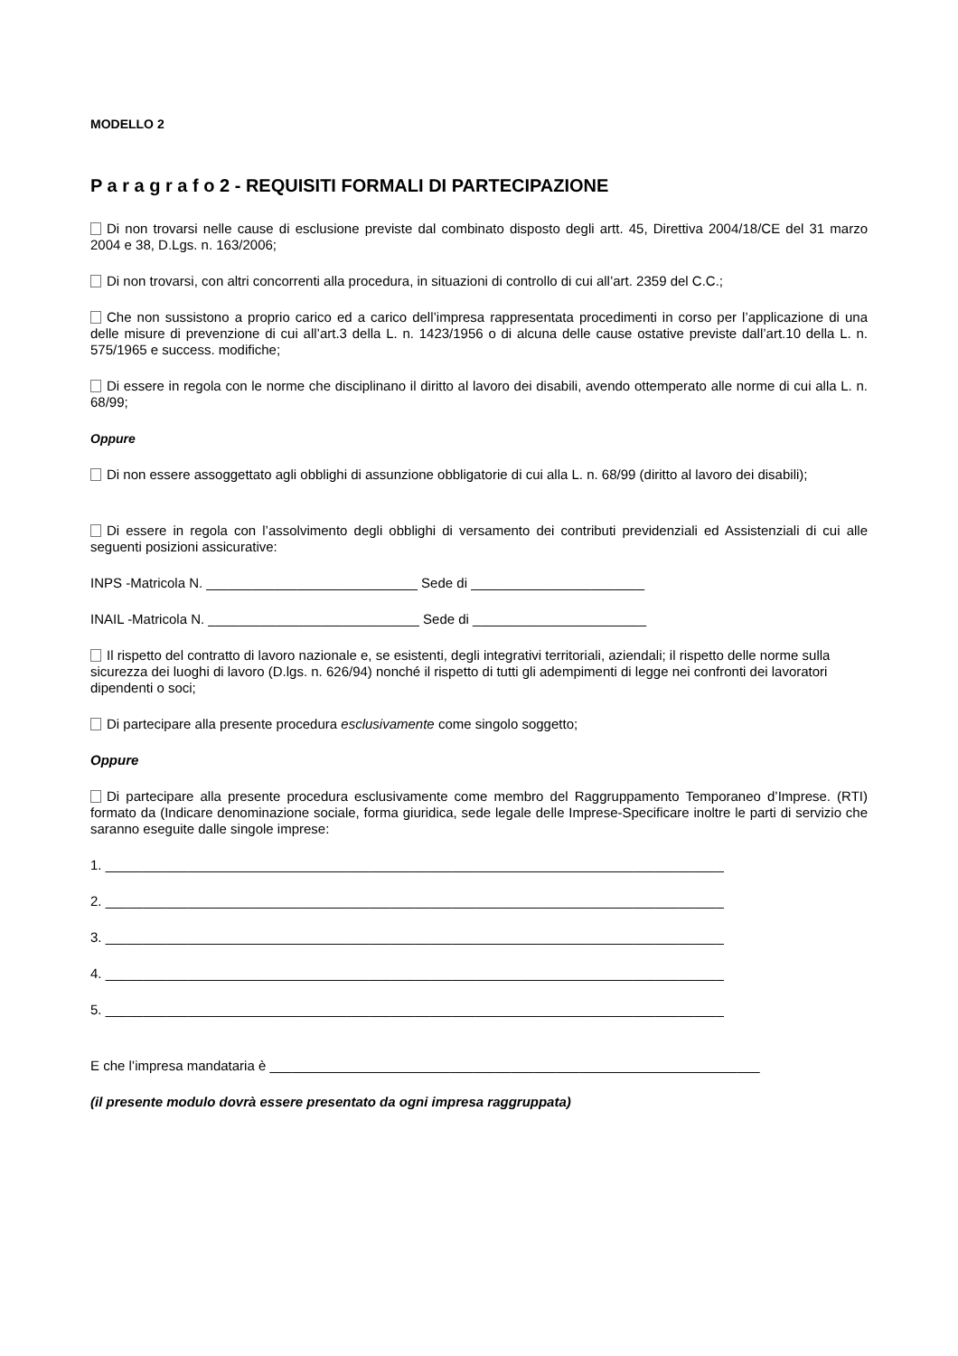MODELLO 2
P a r a g r a f o 2 - REQUISITI FORMALI DI PARTECIPAZIONE
Di non trovarsi nelle cause di esclusione previste dal combinato disposto degli artt. 45, Direttiva 2004/18/CE del 31 marzo 2004 e 38, D.Lgs. n. 163/2006;
Di non trovarsi, con altri concorrenti alla procedura, in situazioni di controllo di cui all’art. 2359 del C.C.;
Che non sussistono a proprio carico ed a carico dell’impresa rappresentata procedimenti in corso per l’applicazione di una delle misure di prevenzione di cui all’art.3 della L. n. 1423/1956 o di alcuna delle cause ostative previste dall’art.10 della L. n. 575/1965 e success. modifiche;
Di essere in regola con le norme che disciplinano il diritto al lavoro dei disabili, avendo ottemperato alle norme di cui alla L. n. 68/99;
Oppure
Di non essere assoggettato agli obblighi di assunzione obbligatorie di cui alla L. n. 68/99 (diritto al lavoro dei disabili);
Di essere in regola con l’assolvimento degli obblighi di versamento dei contributi previdenziali ed Assistenziali di cui alle seguenti posizioni assicurative:
INPS -Matricola N. ____________________________ Sede di _______________________
INAIL -Matricola N. ____________________________ Sede di _______________________
Il rispetto del contratto di lavoro nazionale e, se esistenti, degli integrativi territoriali, aziendali; il rispetto delle norme sulla sicurezza dei luoghi di lavoro (D.lgs. n. 626/94) nonché il rispetto di tutti gli adempimenti di legge nei confronti dei lavoratori dipendenti o soci;
Di partecipare alla presente procedura esclusivamente come singolo soggetto;
Oppure
Di partecipare alla presente procedura esclusivamente come membro del Raggruppamento Temporaneo d’Imprese. (RTI) formato da (Indicare denominazione sociale, forma giuridica, sede legale delle Imprese-Specificare inoltre le parti di servizio che saranno eseguite dalle singole imprese:
1. __________________________________________________________________________________
2. __________________________________________________________________________________
3. __________________________________________________________________________________
4. __________________________________________________________________________________
5. __________________________________________________________________________________
E che l’impresa mandataria è _________________________________________________________________
(il presente modulo dovrà essere presentato da ogni impresa raggruppata)